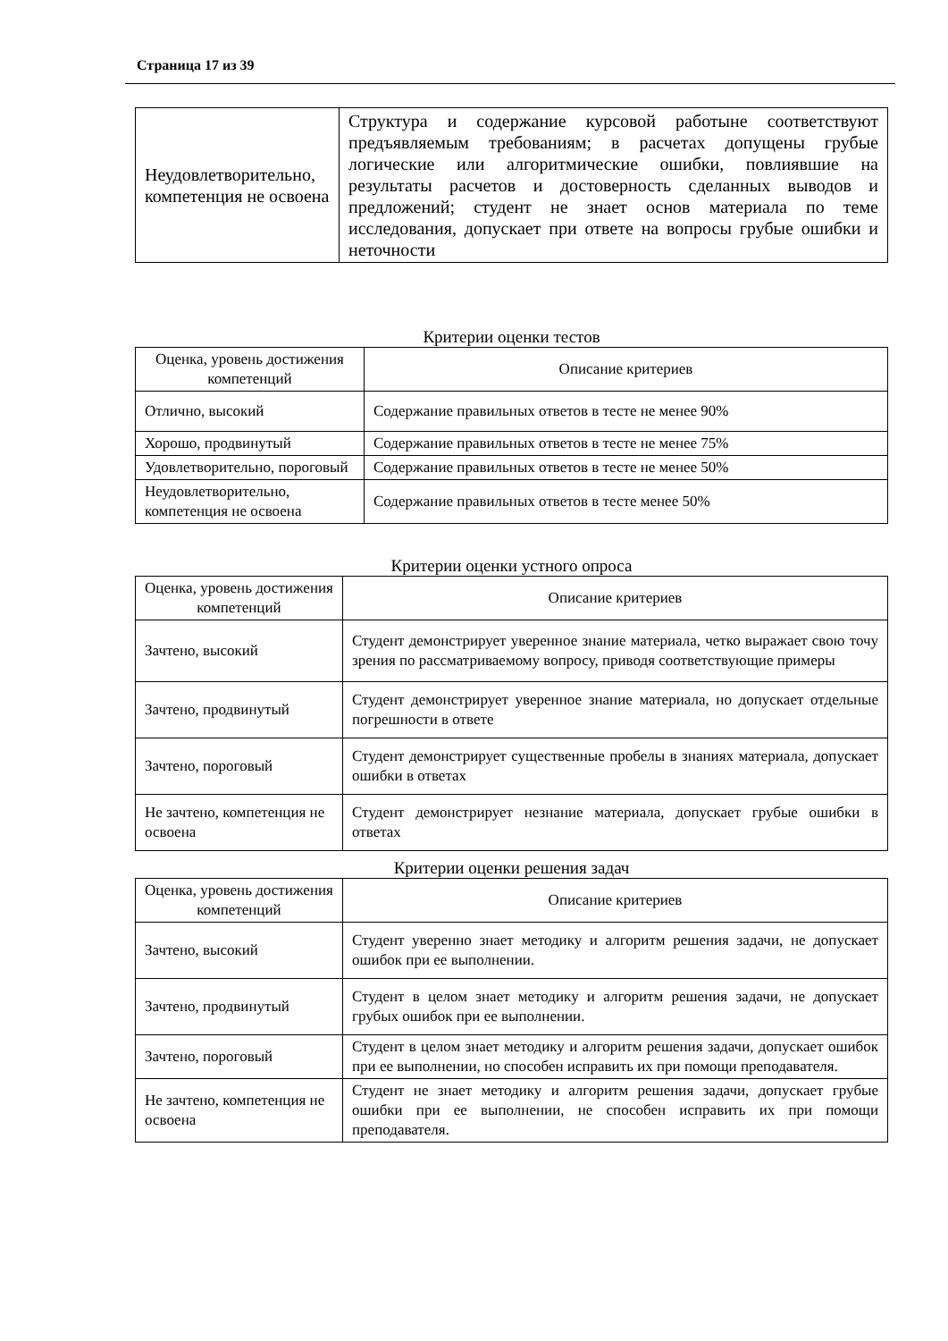Страница 17 из 39
| Неудовлетворительно, компетенция не освоена | Структура и содержание курсовой работыне соответствуют предъявляемым требованиям; в расчетах допущены грубые логические или алгоритмические ошибки, повлиявшие на результаты расчетов и достоверность сделанных выводов и предложений; студент не знает основ материала по теме исследования, допускает при ответе на вопросы грубые ошибки и неточности |
Критерии оценки тестов
| Оценка, уровень достижения компетенций | Описание критериев |
| Отлично, высокий | Содержание правильных ответов в тесте не менее 90% |
| Хорошо, продвинутый | Содержание правильных ответов в тесте не менее 75% |
| Удовлетворительно, пороговый | Содержание правильных ответов в тесте не менее 50% |
| Неудовлетворительно, компетенция не освоена | Содержание правильных ответов в тесте менее 50% |
Критерии оценки устного опроса
| Оценка, уровень достижения компетенций | Описание критериев |
| Зачтено, высокий | Студент демонстрирует уверенное знание материала, четко выражает свою точу зрения по рассматриваемому вопросу, приводя соответствующие примеры |
| Зачтено, продвинутый | Студент демонстрирует уверенное знание материала, но допускает отдельные погрешности в ответе |
| Зачтено, пороговый | Студент демонстрирует существенные пробелы в знаниях материала, допускает ошибки в ответах |
| Не зачтено, компетенция не освоена | Студент демонстрирует незнание материала, допускает грубые ошибки в ответах |
Критерии оценки решения задач
| Оценка, уровень достижения компетенций | Описание критериев |
| Зачтено, высокий | Студент уверенно знает методику и алгоритм решения задачи, не допускает ошибок при ее выполнении. |
| Зачтено, продвинутый | Студент в целом знает методику и алгоритм решения задачи, не допускает грубых ошибок при ее выполнении. |
| Зачтено, пороговый | Студент в целом знает методику и алгоритм решения задачи, допускает ошибок при ее выполнении, но способен исправить их при помощи преподавателя. |
| Не зачтено, компетенция не освоена | Студент не знает методику и алгоритм решения задачи, допускает грубые ошибки при ее выполнении, не способен исправить их при помощи преподавателя. |